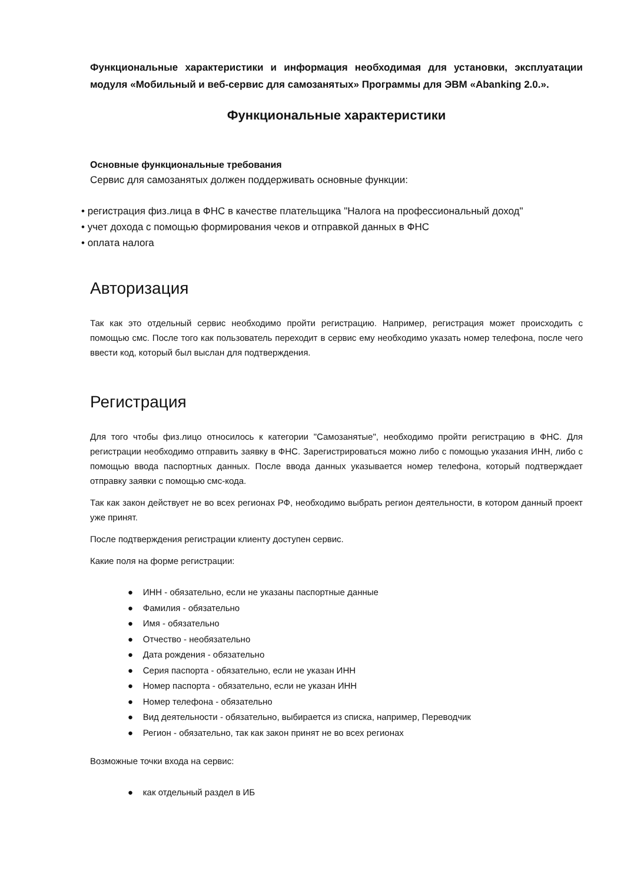Функциональные характеристики и информация необходимая для установки, эксплуатации модуля «Мобильный и веб-сервис для самозанятых» Программы для ЭВМ «Abanking 2.0.».
Функциональные характеристики
Основные функциональные требования
Сервис для самозанятых должен поддерживать основные функции:
• регистрация физ.лица в ФНС в качестве плательщика "Налога на профессиональный доход"
• учет дохода с помощью формирования чеков и отправкой данных в ФНС
• оплата налога
Авторизация
Так как это отдельный сервис необходимо пройти регистрацию. Например, регистрация может происходить с помощью смс. После того как пользователь переходит в сервис ему необходимо указать номер телефона, после чего ввести код, который был выслан для подтверждения.
Регистрация
Для того чтобы физ.лицо относилось к категории "Самозанятые", необходимо пройти регистрацию в ФНС. Для регистрации необходимо отправить заявку в ФНС. Зарегистрироваться можно либо с помощью указания ИНН, либо с помощью ввода паспортных данных. После ввода данных указывается номер телефона, который подтверждает отправку заявки с помощью смс-кода.
Так как закон действует не во всех регионах РФ, необходимо выбрать регион деятельности, в котором данный проект уже принят.
После подтверждения регистрации клиенту доступен сервис.
Какие поля на форме регистрации:
● ИНН - обязательно, если не указаны паспортные данные
● Фамилия - обязательно
● Имя - обязательно
● Отчество - необязательно
● Дата рождения - обязательно
● Серия паспорта - обязательно, если не указан ИНН
● Номер паспорта - обязательно, если не указан ИНН
● Номер телефона - обязательно
● Вид деятельности - обязательно, выбирается из списка, например, Переводчик
● Регион - обязательно, так как закон принят не во всех регионах
Возможные точки входа на сервис:
● как отдельный раздел в ИБ